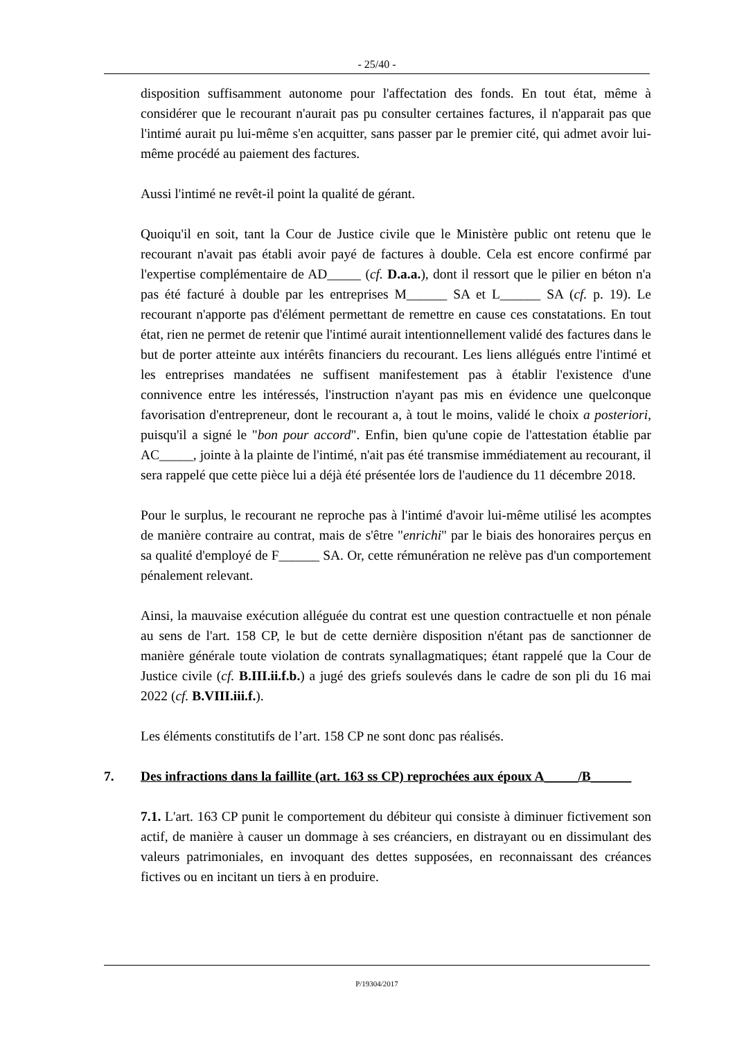- 25/40 -
disposition suffisamment autonome pour l'affectation des fonds. En tout état, même à considérer que le recourant n'aurait pas pu consulter certaines factures, il n'apparait pas que l'intimé aurait pu lui-même s'en acquitter, sans passer par le premier cité, qui admet avoir lui-même procédé au paiement des factures.
Aussi l'intimé ne revêt-il point la qualité de gérant.
Quoiqu'il en soit, tant la Cour de Justice civile que le Ministère public ont retenu que le recourant n'avait pas établi avoir payé de factures à double. Cela est encore confirmé par l'expertise complémentaire de AD_____ (cf. D.a.a.), dont il ressort que le pilier en béton n'a pas été facturé à double par les entreprises M______ SA et L______ SA (cf. p. 19). Le recourant n'apporte pas d'élément permettant de remettre en cause ces constatations. En tout état, rien ne permet de retenir que l'intimé aurait intentionnellement validé des factures dans le but de porter atteinte aux intérêts financiers du recourant. Les liens allégués entre l'intimé et les entreprises mandatées ne suffisent manifestement pas à établir l'existence d'une connivence entre les intéressés, l'instruction n'ayant pas mis en évidence une quelconque favorisation d'entrepreneur, dont le recourant a, à tout le moins, validé le choix a posteriori, puisqu'il a signé le "bon pour accord". Enfin, bien qu'une copie de l'attestation établie par AC_____, jointe à la plainte de l'intimé, n'ait pas été transmise immédiatement au recourant, il sera rappelé que cette pièce lui a déjà été présentée lors de l'audience du 11 décembre 2018.
Pour le surplus, le recourant ne reproche pas à l'intimé d'avoir lui-même utilisé les acomptes de manière contraire au contrat, mais de s'être "enrichi" par le biais des honoraires perçus en sa qualité d'employé de F______ SA. Or, cette rémunération ne relève pas d'un comportement pénalement relevant.
Ainsi, la mauvaise exécution alléguée du contrat est une question contractuelle et non pénale au sens de l'art. 158 CP, le but de cette dernière disposition n'étant pas de sanctionner de manière générale toute violation de contrats synallagmatiques; étant rappelé que la Cour de Justice civile (cf. B.III.ii.f.b.) a jugé des griefs soulevés dans le cadre de son pli du 16 mai 2022 (cf. B.VIII.iii.f.).
Les éléments constitutifs de l’art. 158 CP ne sont donc pas réalisés.
7. Des infractions dans la faillite (art. 163 ss CP) reprochées aux époux A_____/B______
7.1. L'art. 163 CP punit le comportement du débiteur qui consiste à diminuer fictivement son actif, de manière à causer un dommage à ses créanciers, en distrayant ou en dissimulant des valeurs patrimoniales, en invoquant des dettes supposées, en reconnaissant des créances fictives ou en incitant un tiers à en produire.
P/19304/2017